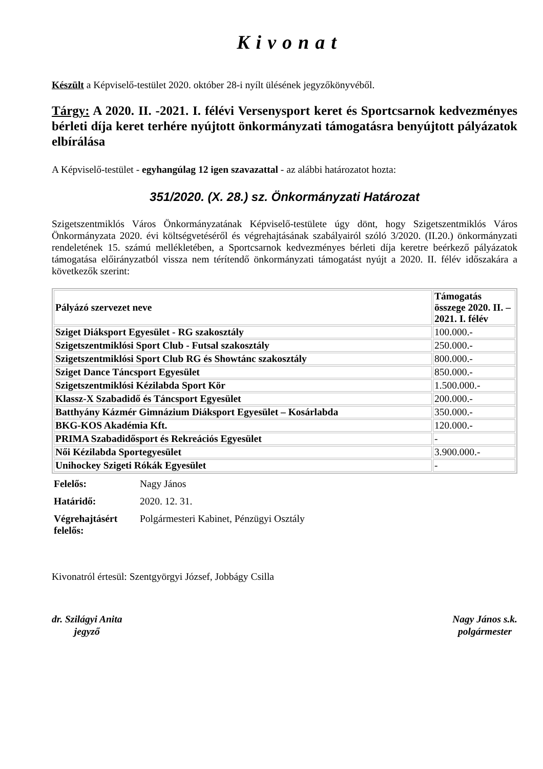Kivonat
Készült a Képviselő-testület 2020. október 28-i nyílt ülésének jegyzőkönyvéből.
Tárgy: A 2020. II. -2021. I. félévi Versenysport keret és Sportcsarnok kedvezményes bérleti díja keret terhére nyújtott önkormányzati támogatásra benyújtott pályázatok elbírálása
A Képviselő-testület - egyhangúlag 12 igen szavazattal - az alábbi határozatot hozta:
351/2020. (X. 28.) sz. Önkormányzati Határozat
Szigetszentmiklós Város Önkormányzatának Képviselő-testülete úgy dönt, hogy Szigetszentmiklós Város Önkormányzata 2020. évi költségvetéséről és végrehajtásának szabályairól szóló 3/2020. (II.20.) önkormányzati rendeletének 15. számú mellékletében, a Sportcsarnok kedvezményes bérleti díja keretre beérkező pályázatok támogatása előirányzatból vissza nem térítendő önkormányzati támogatást nyújt a 2020. II. félév időszakára a következők szerint:
| Pályázó szervezet neve | Támogatás összege 2020. II. – 2021. I. félév |
| --- | --- |
| Sziget Diáksport Egyesület - RG szakosztály | 100.000.- |
| Szigetszentmiklósi Sport Club - Futsal szakosztály | 250.000.- |
| Szigetszentmiklósi Sport Club RG és Showtánc szakosztály | 800.000.- |
| Sziget Dance Táncsport Egyesület | 850.000.- |
| Szigetszentmiklósi Kézilabda Sport Kör | 1.500.000.- |
| Klassz-X Szabadidő és Táncsport Egyesület | 200.000.- |
| Batthyány Kázmér Gimnázium Diáksport Egyesület – Kosárlabda | 350.000.- |
| BKG-KOS Akadémia Kft. | 120.000.- |
| PRIMA Szabadidősport és Rekreációs Egyesület | - |
| Női Kézilabda Sportegyesület | 3.900.000.- |
| Unihockey Szigeti Rókák Egyesület | - |
| Felelős: | Nagy János |
| Határidő: | 2020. 12. 31. |
| Végrehajtásért felelős: | Polgármesteri Kabinet, Pénzügyi Osztály |
Kivonatról értesül: Szentgyörgyi József, Jobbágy Csilla
dr. Szilágyi Anita
jegyző
Nagy János s.k.
polgármester